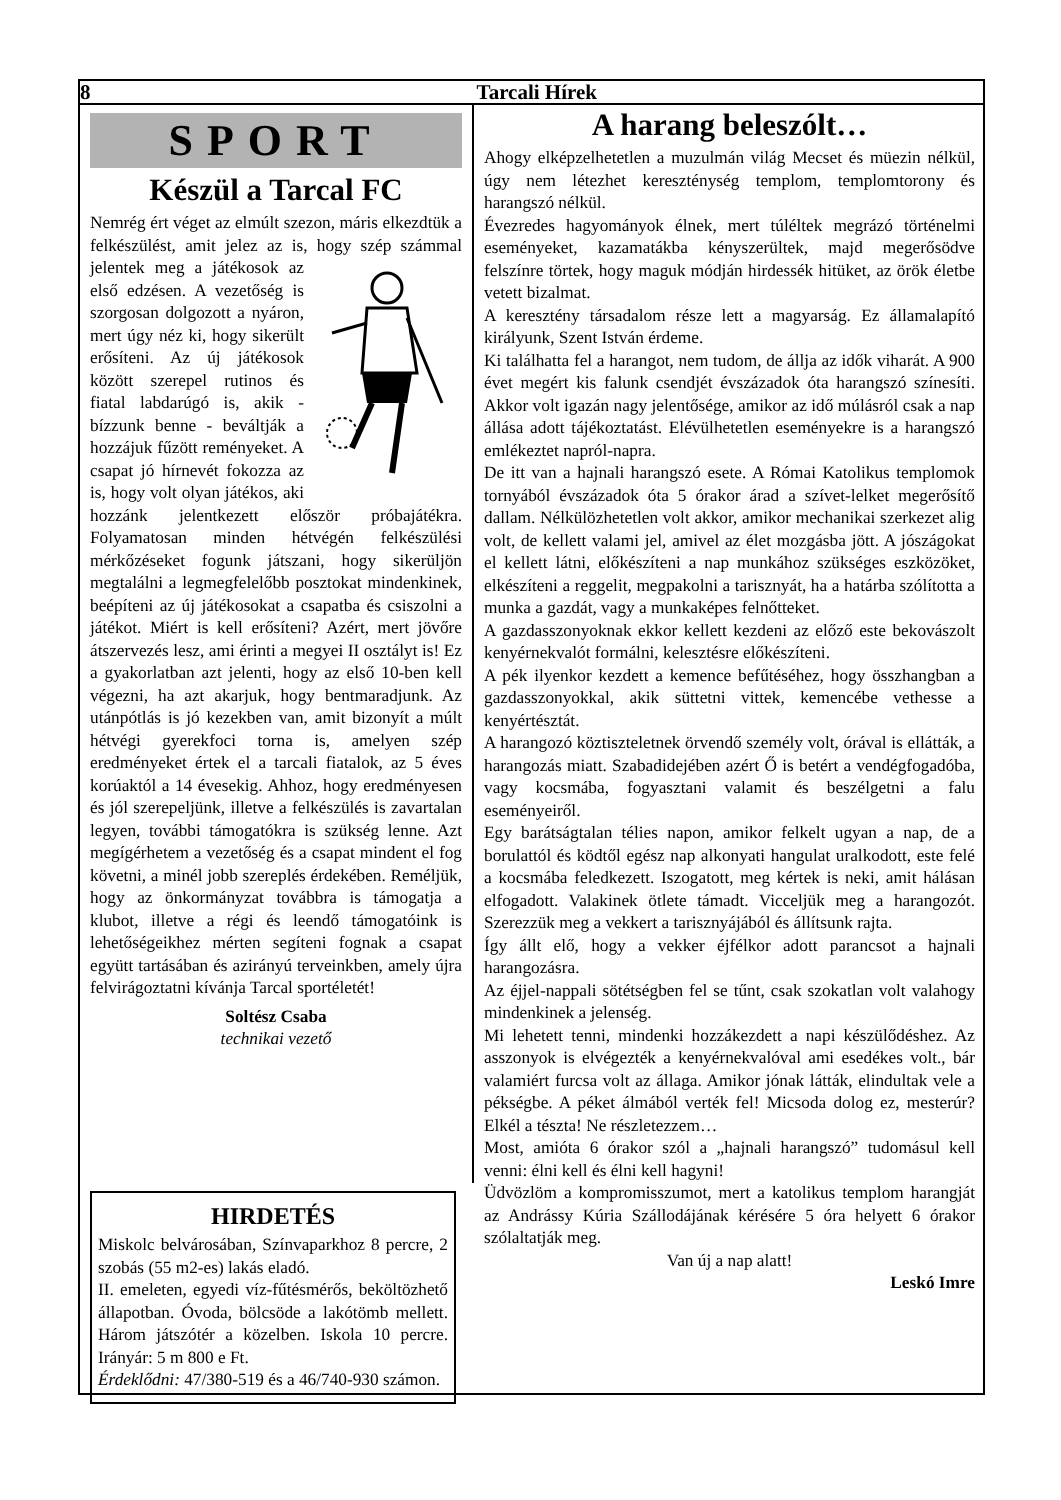8 Tarcali Hírek
SPORT
Készül a Tarcal FC
Nemrég ért véget az elmúlt szezon, máris elkezdtük a felkészülést, amit jelez az is, hogy szép számmal jelentek meg a játékosok az első edzésen. A vezetőség is szorgosan dolgozott a nyáron, mert úgy néz ki, hogy sikerült erősíteni. Az új játékosok között szerepel rutinos és fiatal labdarúgó is, akik - bízzunk benne - beváltják a hozzájuk fűzött reményeket. A csapat jó hírnevét fokozza az is, hogy volt olyan játékos, aki hozzánk jelentkezett először próbajátékra. Folyamatosan minden hétvégén felkészülési mérkőzéseket fogunk játszani, hogy sikerüljön megtalálni a legmegfelelőbb posztokat mindenkinek, beépíteni az új játékosokat a csapatba és csiszolni a játékot. Miért is kell erősíteni? Azért, mert jövőre átszervezés lesz, ami érinti a megyei II osztályt is! Ez a gyakorlatban azt jelenti, hogy az első 10-ben kell végezni, ha azt akarjuk, hogy bentmaradjunk. Az utánpótlás is jó kezekben van, amit bizonyít a múlt hétvégi gyerekfoci torna is, amelyen szép eredményeket értek el a tarcali fiatalok, az 5 éves korúaktól a 14 évesekig. Ahhoz, hogy eredményesen és jól szerepeljünk, illetve a felkészülés is zavartalan legyen, további támogatókra is szükség lenne. Azt megígérhetem a vezetőség és a csapat mindent el fog követni, a minél jobb szereplés érdekében. Reméljük, hogy az önkormányzat továbbra is támogatja a klubot, illetve a régi és leendő támogatóink is lehetőségeikhez mérten segíteni fognak a csapat együtt tartásában és azirányú terveinkben, amely újra felvirágoztatni kívánja Tarcal sportéletét!
Soltész Csaba
technikai vezető
HIRDETÉS
Miskolc belvárosában, Színvaparkhoz 8 percre, 2 szobás (55 m2-es) lakás eladó.
II. emeleten, egyedi víz-fűtésmérős, beköltözhető állapotban. Óvoda, bölcsöde a lakótömb mellett. Három játszótér a közelben. Iskola 10 percre. Irányár: 5 m 800 e Ft.
Érdeklődni: 47/380-519 és a 46/740-930 számon.
A harang beleszólt…
Ahogy elképzelhetetlen a muzulmán világ Mecset és müezin nélkül, úgy nem létezhet kereszténység templom, templomtorony és harangszó nélkül.
Évezredes hagyományok élnek, mert túléltek megrázó történelmi eseményeket, kazamatákba kényszerültek, majd megerősödve felszínre törtek, hogy maguk módján hirdessék hitüket, az örök életbe vetett bizalmat.
A keresztény társadalom része lett a magyarság. Ez államalapító királyunk, Szent István érdeme.
Ki találhatta fel a harangot, nem tudom, de állja az idők viharát. A 900 évet megért kis falunk csendjét évszázadok óta harangszó színesíti. Akkor volt igazán nagy jelentősége, amikor az idő múlásról csak a nap állása adott tájékoztatást. Elévülhetetlen eseményekre is a harangszó emlékeztet napról-napra.
De itt van a hajnali harangszó esete. A Római Katolikus templomok tornyából évszázadok óta 5 órakor árad a szívet-lelket megerősítő dallam. Nélkülözhetetlen volt akkor, amikor mechanikai szerkezet alig volt, de kellett valami jel, amivel az élet mozgásba jött. A jószágokat el kellett látni, előkészíteni a nap munkához szükséges eszközöket, elkészíteni a reggelit, megpakolni a tarisznyát, ha a határba szólította a munka a gazdát, vagy a munkaképes felnőtteket.
A gazdasszonyoknak ekkor kellett kezdeni az előző este bekovászolt kenyérnekvalót formálni, kelesztésre előkészíteni.
A pék ilyenkor kezdett a kemence befűtéséhez, hogy összhangban a gazdasszonyokkal, akik süttetni vittek, kemencébe vethesse a kenyértésztát.
A harangozó köztiszteletnek örvendő személy volt, órával is ellátták, a harangozás miatt. Szabadidejében azért Ő is betért a vendégfogadóba, vagy kocsmába, fogyasztani valamit és beszélgetni a falu eseményeiről.
Egy barátságtalan télies napon, amikor felkelt ugyan a nap, de a borulattól és ködtől egész nap alkonyati hangulat uralkodott, este felé a kocsmába feledkezett. Iszogatott, meg kértek is neki, amit hálásan elfogadott. Valakinek ötlete támadt. Vicceljük meg a harangozót. Szerezzük meg a vekkert a tarisznyájából és állítsunk rajta.
Így állt elő, hogy a vekker éjfélkor adott parancsot a hajnali harangozásra.
Az éjjel-nappali sötétségben fel se tűnt, csak szokatlan volt valahogy mindenkinek a jelenség.
Mi lehetett tenni, mindenki hozzákezdett a napi készülődéshez. Az asszonyok is elvégezték a kenyérnekvalóval ami esedékes volt., bár valamiért furcsa volt az állaga. Amikor jónak látták, elindultak vele a pékségbe. A péket álmából verték fel! Micsoda dolog ez, mesterúr? Elkél a tészta! Ne részletezzem…
Most, amióta 6 órakor szól a „hajnali harangszó” tudomásul kell venni: élni kell és élni kell hagyni!
Üdvözlöm a kompromisszumot, mert a katolikus templom harangját az Andrássy Kúria Szállodájának kérésére 5 óra helyett 6 órakor szólaltatják meg.
Van új a nap alatt!
Leskó Imre